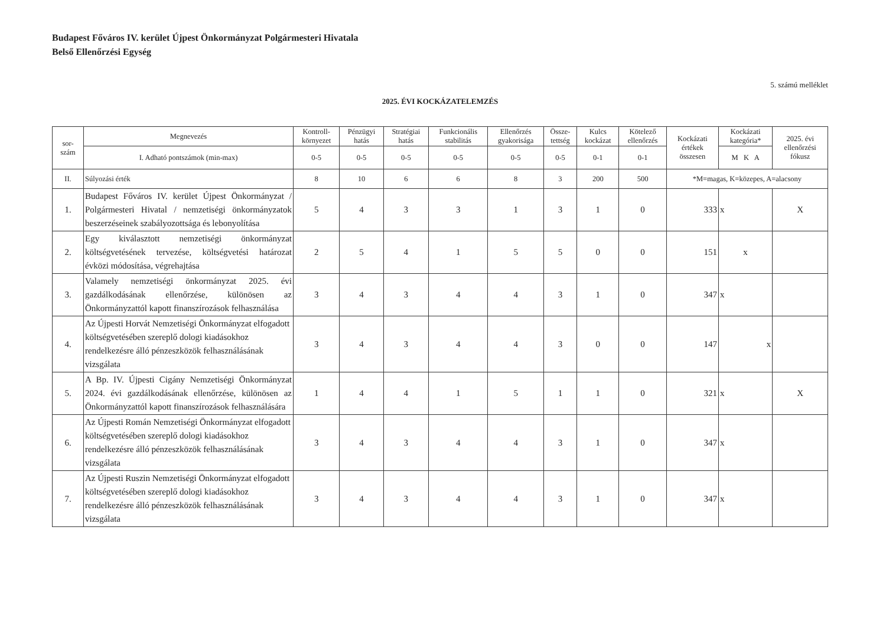Budapest Főváros IV. kerület Újpest Önkormányzat Polgármesteri Hivatala
Belső Ellenőrzési Egység
5. számú melléklet
2025. ÉVI KOCKÁZATELEMZÉS
| sor- szám | Megnevezés | Kontroll- környezet | Pénzügyi hatás | Stratégiai hatás | Funkcionális stabilitás | Ellenőrzés gyakorisága | Össze- tettség | Kulcs kockázat | Kötelező ellenőrzés | Kockázati értékek összesen | Kockázati kategória* | 2025. évi ellenőrzési fókusz |
| --- | --- | --- | --- | --- | --- | --- | --- | --- | --- | --- | --- | --- |
| | I. Adható pontszámok (min-max) | 0-5 | 0-5 | 0-5 | 0-5 | 0-5 | 0-5 | 0-1 | 0-1 | | M K A | |
| II. | Súlyozási érték | 8 | 10 | 6 | 6 | 8 | 3 | 200 | 500 | *M=magas, K=közepes, A=alacsony | | |
| 1. | Budapest Főváros IV. kerület Újpest Önkormányzat / Polgármesteri Hivatal / nemzetiségi önkormányzatok beszerzéseinek szabályozottsága és lebonyolítása | 5 | 4 | 3 | 3 | 1 | 3 | 1 | 0 | 333 | x | X |
| 2. | Egy kiválasztott nemzetiségi önkormányzat költségvetésének tervezése, költségvetési határozat évközi módosítása, végrehajtása | 2 | 5 | 4 | 1 | 5 | 5 | 0 | 0 | 151 | x | |
| 3. | Valamely nemzetiségi önkormányzat 2025. évi gazdálkodásának ellenőrzése, különösen az Önkormányzattól kapott finanszírozások felhasználása | 3 | 4 | 3 | 4 | 4 | 3 | 1 | 0 | 347 | x | |
| 4. | Az Újpesti Horvát Nemzetiségi Önkormányzat elfogadott költségvetésében szereplő dologi kiadásokhoz rendelkezésre álló pénzeszközök felhasználásának vizsgálata | 3 | 4 | 3 | 4 | 4 | 3 | 0 | 0 | 147 | x | |
| 5. | A Bp. IV. Újpesti Cigány Nemzetiségi Önkormányzat 2024. évi gazdálkodásának ellenőrzése, különösen az Önkormányzattól kapott finanszírozások felhasználására | 1 | 4 | 4 | 1 | 5 | 1 | 1 | 0 | 321 | x | X |
| 6. | Az Újpesti Román Nemzetiségi Önkormányzat elfogadott költségvetésében szereplő dologi kiadásokhoz rendelkezésre álló pénzeszközök felhasználásának vizsgálata | 3 | 4 | 3 | 4 | 4 | 3 | 1 | 0 | 347 | x | |
| 7. | Az Újpesti Ruszin Nemzetiségi Önkormányzat elfogadott költségvetésében szereplő dologi kiadásokhoz rendelkezésre álló pénzeszközök felhasználásának vizsgálata | 3 | 4 | 3 | 4 | 4 | 3 | 1 | 0 | 347 | x | |